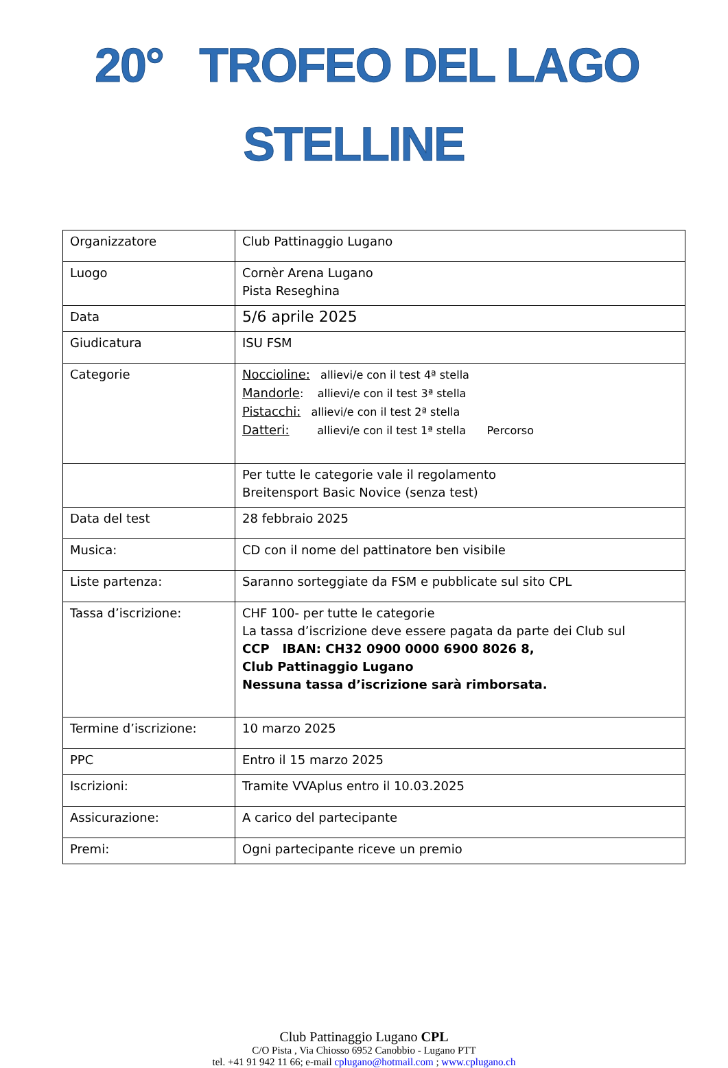20° TROFEO DEL LAGO
STELLINE
| Organizzatore | Club Pattinaggio Lugano |
| Luogo | Cornèr Arena Lugano Pista Reseghina |
| Data | 5/6 aprile 2025 |
| Giudicatura | ISU FSM |
| Categorie | Noccioline: allievi/e con il test 4ª stella Mandorle : allievi/e con il test 3ª stella Pistacchi: allievi/e con il test 2ª stella Datteri: allievi/e con il test 1ª stella Percorso |
| | Per tutte le categorie vale il regolamento Breitensport Basic Novice (senza test) |
| Data del test | 28 febbraio 2025 |
| Musica: | CD con il nome del pattinatore ben visibile |
| Liste partenza: | Saranno sorteggiate da FSM e pubblicate sul sito CPL |
| Tassa d’iscrizione: | CHF 100- per tutte le categorie La tassa d’iscrizione deve essere pagata da parte dei Club sul CCP IBAN: CH32 0900 0000 6900 8026 8, Club Pattinaggio Lugano Nessuna tassa d’iscrizione sarà rimborsata. |
| Termine d’iscrizione: | 10 marzo 2025 |
| PPC | Entro il 15 marzo 2025 |
| Iscrizioni: | Tramite VVAplus entro il 10.03.2025 |
| Assicurazione: | A carico del partecipante |
| Premi: | Ogni partecipante riceve un premio |
Club Pattinaggio Lugano CPL
C/O Pista , Via Chiosso 6952 Canobbio - Lugano PTT
tel. +41 91 942 11 66; e-mail cplugano@hotmail.com ; www.cplugano.ch